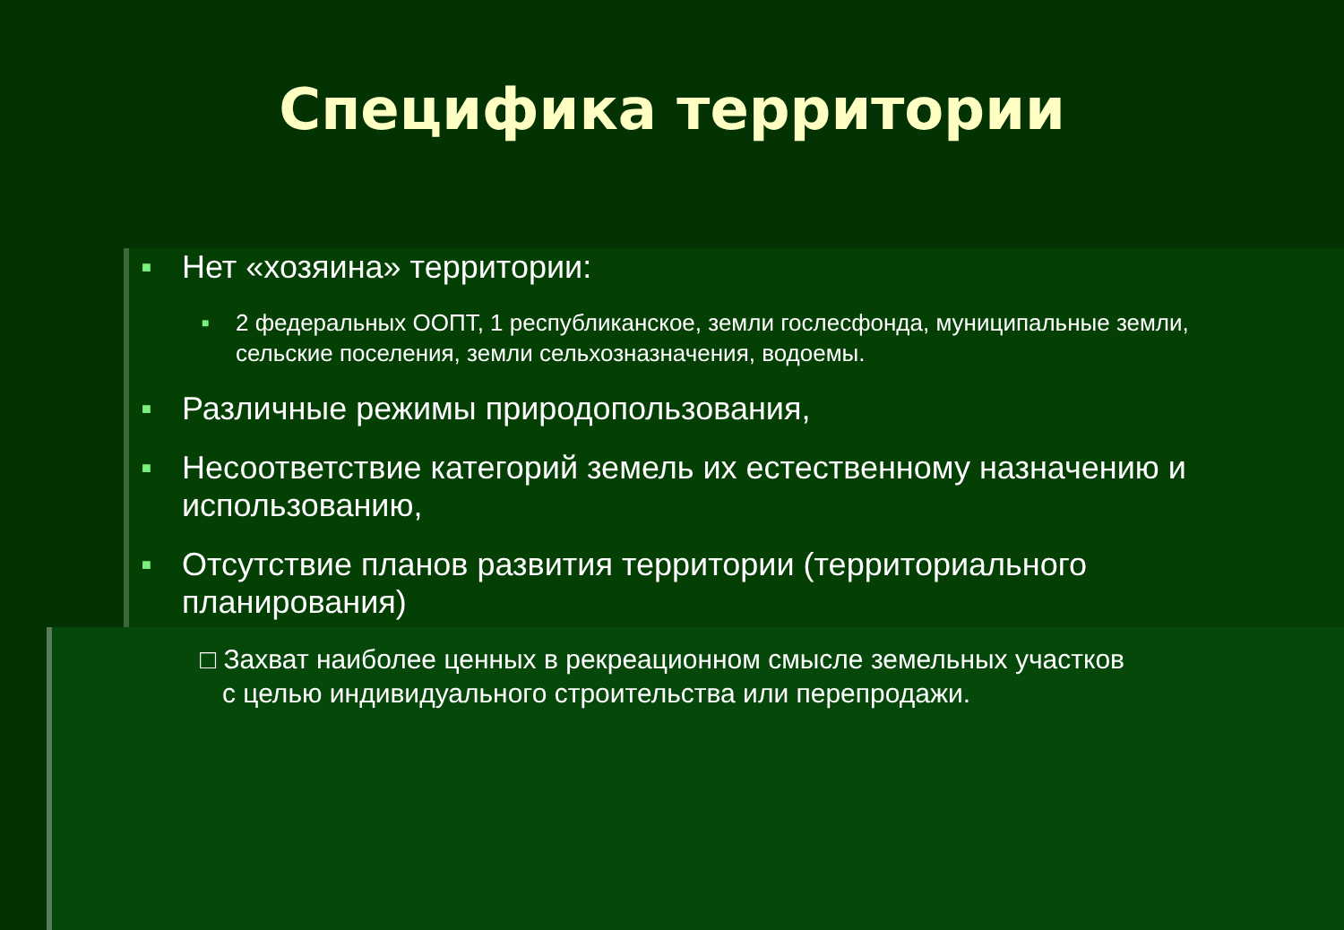Специфика территории
■ Нет «хозяина» территории:
■ 2 федеральных ООПТ, 1 республиканское, земли гослесфонда, муниципальные земли, сельские поселения, земли сельхозназначения, водоемы.
■ Различные режимы природопользования,
■ Несоответствие категорий земель их естественному назначению и использованию,
■ Отсутствие планов развития территории (территориального планирования)
□ Захват наиболее ценных в рекреационном смысле земельных участков
с целью индивидуального строительства или перепродажи.